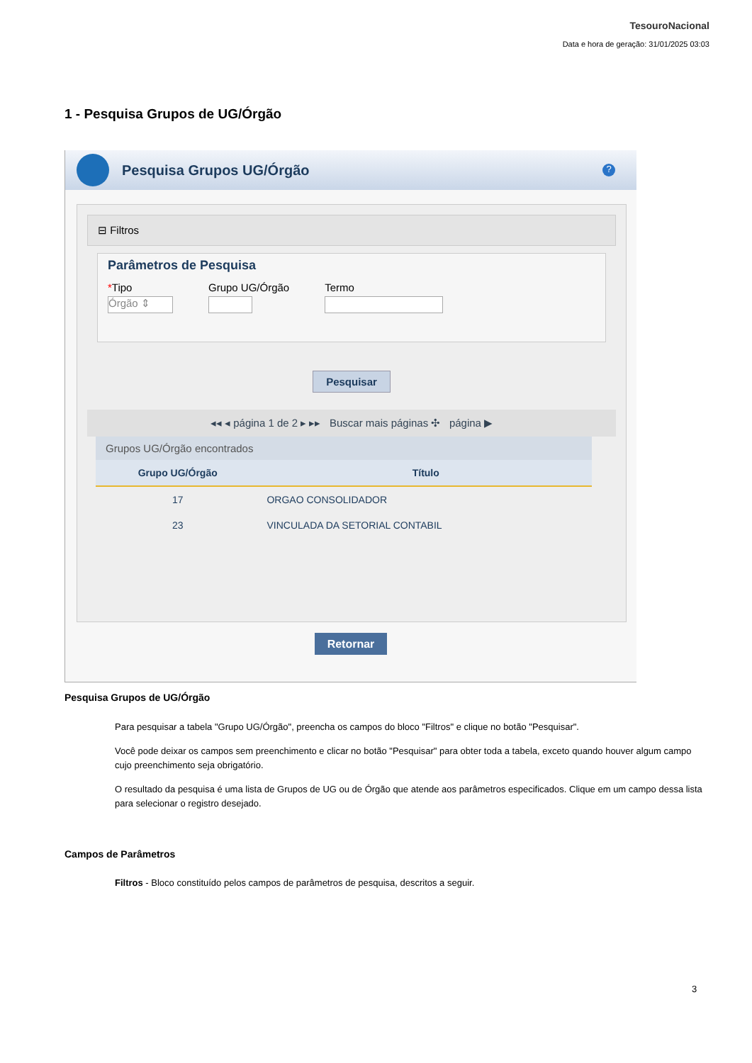TesouroNacional
Data e hora de geração: 31/01/2025 03:03
1 - Pesquisa Grupos de UG/Órgão
Pesquisa Grupos UG/Órgão
?
⊟ Filtros
Parâmetros de Pesquisa
*Tipo
Órgão ⇕
Grupo UG/Órgão Termo
Pesquisar
◂◂ ◂ página 1 de 2 ▸ ▸▸ Buscar mais páginas ✣ página ▶
Grupos UG/Órgão encontrados
| Grupo UG/Órgão | Título |
| --- | --- |
| 17 | ORGAO CONSOLIDADOR |
| 23 | VINCULADA DA SETORIAL CONTABIL |
Retornar
Pesquisa Grupos de UG/Órgão
Para pesquisar a tabela "Grupo UG/Órgão", preencha os campos do bloco "Filtros" e clique no botão "Pesquisar".
Você pode deixar os campos sem preenchimento e clicar no botão "Pesquisar" para obter toda a tabela, exceto quando houver algum campo cujo preenchimento seja obrigatório.
O resultado da pesquisa é uma lista de Grupos de UG ou de Órgão que atende aos parâmetros especificados. Clique em um campo dessa lista para selecionar o registro desejado.
Campos de Parâmetros
Filtros - Bloco constituído pelos campos de parâmetros de pesquisa, descritos a seguir.
3